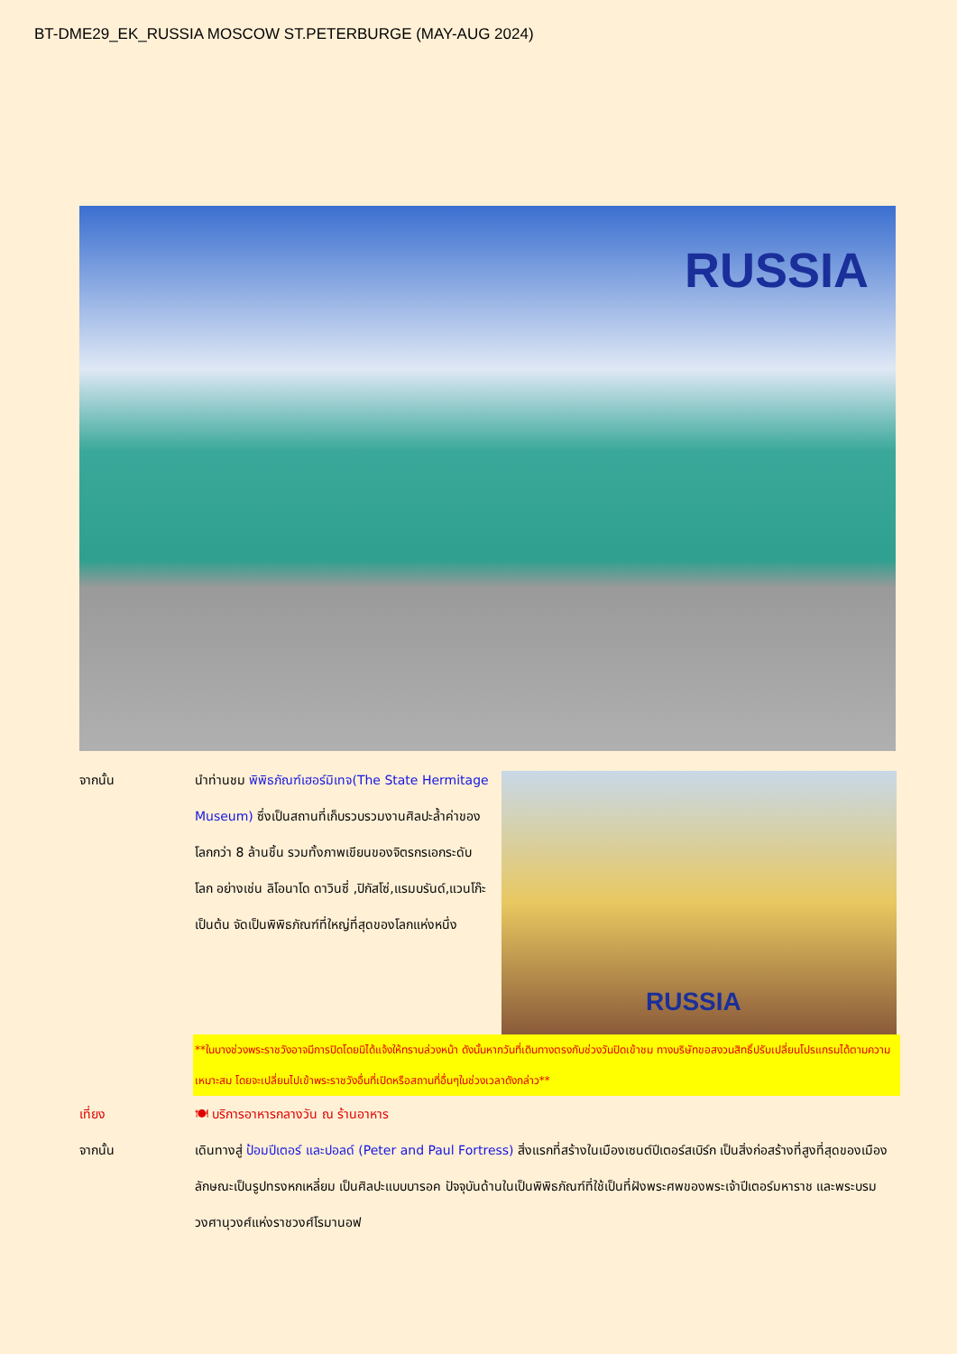BT-DME29_EK_RUSSIA MOSCOW ST.PETERBURGE (MAY-AUG 2024)
RUSSIA
จากนั้น นำท่านชม พิพิธภัณฑ์เฮอร์มิเทจ(The State Hermitage Museum) ซึ่งเป็นสถานที่เก็บรวบรวมงานศิลปะล้ำค่าของโลกกว่า 8 ล้านชิ้น รวมทั้งภาพเขียนของจิตรกรเอกระดับโลก อย่างเช่น ลิโอนาโด ดาวินซี่ ,ปิกัสโซ่,แรมบรันด์,แวนโก๊ะ เป็นต้น จัดเป็นพิพิธภัณฑ์ที่ใหญ่ที่สุดของโลกแห่งหนึ่ง
RUSSIA
**ในบางช่วงพระราชวังอาจมีการปิดโดยมิได้แจ้งให้ทราบล่วงหน้า ดังนั้นหากวันที่เดินทางตรงกับช่วงวันปิดเข้าชม ทางบริษัทขอสงวนสิทธิ์ปรับเปลี่ยนโปรแกรมได้ตามความเหมาะสม โดยจะเปลี่ยนไปเข้าพระราชวังอื่นที่เปิดหรือสถานที่อื่นๆในช่วงเวลาดังกล่าว**
เที่ยง 🍽 บริการอาหารกลางวัน ณ ร้านอาหาร
จากนั้น เดินทางสู่ ป้อมปีเตอร์ และปอลด์ (Peter and Paul Fortress) สิ่งแรกที่สร้างในเมืองเซนต์ปีเตอร์สเบิร์ก เป็นสิ่งก่อสร้างที่สูงที่สุดของเมือง ลักษณะเป็นรูปทรงหกเหลี่ยม เป็นศิลปะแบบบารอค ปัจจุบันด้านในเป็นพิพิธภัณฑ์ที่ใช้เป็นที่ฝังพระศพของพระเจ้าปีเตอร์มหาราช และพระบรมวงศานุวงศ์แห่งราชวงศ์โรมานอฟ